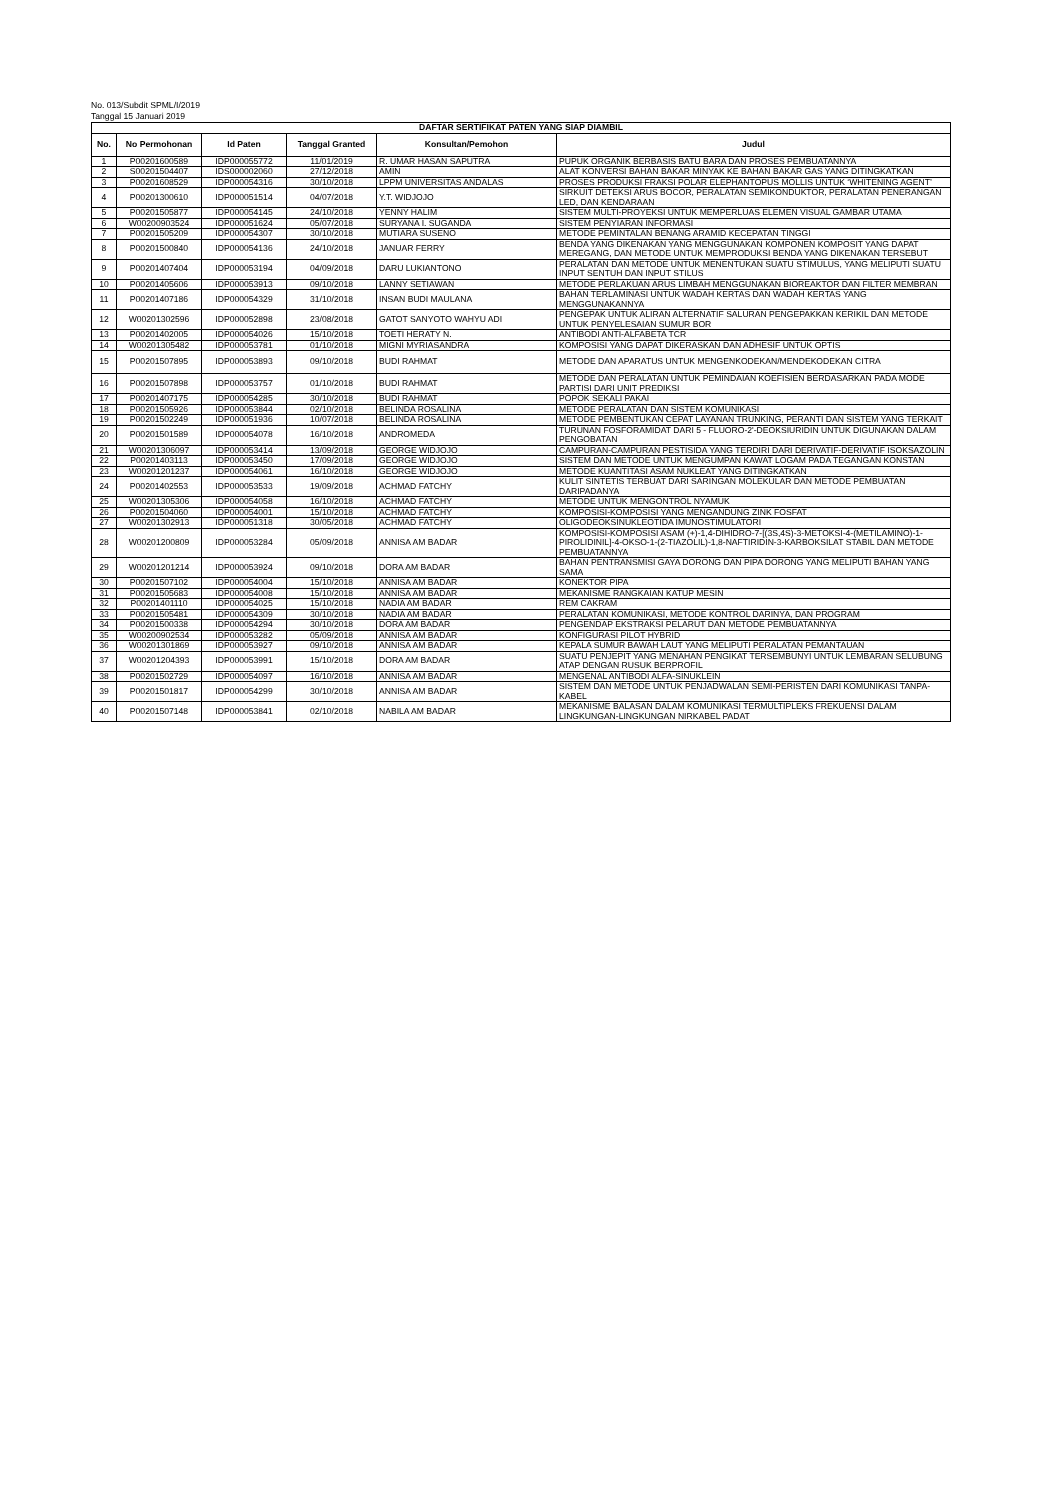No. 013/Subdit SPML/I/2019
Tanggal 15 Januari 2019
| DAFTAR SERTIFIKAT PATEN YANG SIAP DIAMBIL | | | | | |
| No. | No Permohonan | Id Paten | Tanggal Granted | Konsultan/Pemohon | Judul |
| 1 | P00201600589 | IDP000055772 | 11/01/2019 | R. UMAR HASAN SAPUTRA | PUPUK ORGANIK BERBASIS BATU BARA DAN PROSES PEMBUATANNYA |
| 2 | S00201504407 | IDS000002060 | 27/12/2018 | AMIN | ALAT KONVERSI BAHAN BAKAR MINYAK KE BAHAN BAKAR GAS YANG DITINGKATKAN |
| 3 | P00201608529 | IDP000054316 | 30/10/2018 | LPPM UNIVERSITAS ANDALAS | PROSES PRODUKSI FRAKSI POLAR ELEPHANTOPUS MOLLIS UNTUK ‘WHITENING AGENT’ |
| 4 | P00201300610 | IDP000051514 | 04/07/2018 | Y.T. WIDJOJO | SIRKUIT DETEKSI ARUS BOCOR, PERALATAN SEMIKONDUKTOR, PERALATAN PENERANGAN LED, DAN KENDARAAN |
| 5 | P00201505877 | IDP000054145 | 24/10/2018 | YENNY HALIM | SISTEM MULTI-PROYEKSI UNTUK MEMPERLUAS ELEMEN VISUAL GAMBAR UTAMA |
| 6 | W00200903524 | IDP000051624 | 05/07/2018 | SURYANA I. SUGANDA | SISTEM PENYIARAN INFORMASI |
| 7 | P00201505209 | IDP000054307 | 30/10/2018 | MUTIARA SUSENO | METODE PEMINTALAN BENANG ARAMID KECEPATAN TINGGI |
| 8 | P00201500840 | IDP000054136 | 24/10/2018 | JANUAR FERRY | BENDA YANG DIKENAKAN YANG MENGGUNAKAN KOMPONEN KOMPOSIT YANG DAPAT MEREGANG, DAN METODE UNTUK MEMPRODUKSI BENDA YANG DIKENAKAN TERSEBUT |
| 9 | P00201407404 | IDP000053194 | 04/09/2018 | DARU LUKIANTONO | PERALATAN DAN METODE UNTUK MENENTUKAN SUATU STIMULUS, YANG MELIPUTI SUATU INPUT SENTUH DAN INPUT STILUS |
| 10 | P00201405606 | IDP000053913 | 09/10/2018 | LANNY SETIAWAN | METODE PERLAKUAN ARUS LIMBAH MENGGUNAKAN BIOREAKTOR DAN FILTER MEMBRAN |
| 11 | P00201407186 | IDP000054329 | 31/10/2018 | INSAN BUDI MAULANA | BAHAN TERLAMINASI UNTUK WADAH KERTAS DAN WADAH KERTAS YANG MENGGUNAKANNYA |
| 12 | W00201302596 | IDP000052898 | 23/08/2018 | GATOT SANYOTO WAHYU ADI | PENGEPAK UNTUK ALIRAN ALTERNATIF SALURAN PENGEPAKKAN KERIKIL DAN METODE UNTUK PENYELESAIAN SUMUR BOR |
| 13 | P00201402005 | IDP000054026 | 15/10/2018 | TOETI HERATY N. | ANTIBODI ANTI-ALFABETA TCR |
| 14 | W00201305482 | IDP000053781 | 01/10/2018 | MIGNI MYRIASANDRA | KOMPOSISI YANG DAPAT DIKERASKAN DAN ADHESIF UNTUK OPTIS |
| 15 | P00201507895 | IDP000053893 | 09/10/2018 | BUDI RAHMAT | METODE DAN APARATUS UNTUK MENGENKODEKAN/MENDEKODEKAN CITRA |
| 16 | P00201507898 | IDP000053757 | 01/10/2018 | BUDI RAHMAT | METODE DAN PERALATAN UNTUK PEMINDAIAN KOEFISIEN BERDASARKAN PADA MODE PARTISI DARI UNIT PREDIKSI |
| 17 | P00201407175 | IDP000054285 | 30/10/2018 | BUDI RAHMAT | POPOK SEKALI PAKAI |
| 18 | P00201505926 | IDP000053844 | 02/10/2018 | BELINDA ROSALINA | METODE PERALATAN DAN SISTEM KOMUNIKASI |
| 19 | P00201502249 | IDP000051936 | 10/07/2018 | BELINDA ROSALINA | METODE PEMBENTUKAN CEPAT LAYANAN TRUNKING, PERANTI DAN SISTEM YANG TERKAIT |
| 20 | P00201501589 | IDP000054078 | 16/10/2018 | ANDROMEDA | TURUNAN FOSFORAMIDAT DARI 5 - FLUORO-2'-DEOKSIURIDIN UNTUK DIGUNAKAN DALAM PENGOBATAN |
| 21 | W00201306097 | IDP000053414 | 13/09/2018 | GEORGE WIDJOJO | CAMPURAN-CAMPURAN PESTISIDA YANG TERDIRI DARI DERIVATIF-DERIVATIF ISOKSAZOLIN |
| 22 | P00201403113 | IDP000053450 | 17/09/2018 | GEORGE WIDJOJO | SISTEM DAN METODE UNTUK MENGUMPAN KAWAT LOGAM PADA TEGANGAN KONSTAN |
| 23 | W00201201237 | IDP000054061 | 16/10/2018 | GEORGE WIDJOJO | METODE KUANTITASI ASAM NUKLEAT YANG DITINGKATKAN |
| 24 | P00201402553 | IDP000053533 | 19/09/2018 | ACHMAD FATCHY | KULIT SINTETIS TERBUAT DARI SARINGAN MOLEKULAR DAN METODE PEMBUATAN DARIPADANYA |
| 25 | W00201305306 | IDP000054058 | 16/10/2018 | ACHMAD FATCHY | METODE UNTUK MENGONTROL NYAMUK |
| 26 | P00201504060 | IDP000054001 | 15/10/2018 | ACHMAD FATCHY | KOMPOSISI-KOMPOSISI YANG MENGANDUNG ZINK FOSFAT |
| 27 | W00201302913 | IDP000051318 | 30/05/2018 | ACHMAD FATCHY | OLIGODEOKSINUKLEOTIDA IMUNOSTIMULATORI |
| 28 | W00201200809 | IDP000053284 | 05/09/2018 | ANNISA AM BADAR | KOMPOSISI-KOMPOSISI ASAM (+)-1,4-DIHIDRO-7-[(3S,4S)-3-METOKSI-4-(METILAMINO)-1-PIROLIDINIL]-4-OKSO-1-(2-TIAZOLIL)-1,8-NAFTIRIDIN-3-KARBOKSILAT STABIL DAN METODE PEMBUATANNYA |
| 29 | W00201201214 | IDP000053924 | 09/10/2018 | DORA AM BADAR | BAHAN PENTRANSMISI GAYA DORONG DAN PIPA DORONG YANG MELIPUTI BAHAN YANG SAMA |
| 30 | P00201507102 | IDP000054004 | 15/10/2018 | ANNISA AM BADAR | KONEKTOR PIPA |
| 31 | P00201505683 | IDP000054008 | 15/10/2018 | ANNISA AM BADAR | MEKANISME RANGKAIAN KATUP MESIN |
| 32 | P00201401110 | IDP000054025 | 15/10/2018 | NADIA AM BADAR | REM CAKRAM |
| 33 | P00201505481 | IDP000054309 | 30/10/2018 | NADIA AM BADAR | PERALATAN KOMUNIKASI, METODE KONTROL DARINYA, DAN PROGRAM |
| 34 | P00201500338 | IDP000054294 | 30/10/2018 | DORA AM BADAR | PENGENDAP EKSTRAKSI PELARUT DAN METODE PEMBUATANNYA |
| 35 | W00200902534 | IDP000053282 | 05/09/2018 | ANNISA AM BADAR | KONFIGURASI PILOT HYBRID |
| 36 | W00201301869 | IDP000053927 | 09/10/2018 | ANNISA AM BADAR | KEPALA SUMUR BAWAH LAUT YANG MELIPUTI PERALATAN PEMANTAUAN |
| 37 | W00201204393 | IDP000053991 | 15/10/2018 | DORA AM BADAR | SUATU PENJEPIT YANG MENAHAN PENGIKAT TERSEMBUNYI UNTUK LEMBARAN SELUBUNG ATAP DENGAN RUSUK BERPROFIL |
| 38 | P00201502729 | IDP000054097 | 16/10/2018 | ANNISA AM BADAR | MENGENAL ANTIBODI ALFA-SINUKLEIN |
| 39 | P00201501817 | IDP000054299 | 30/10/2018 | ANNISA AM BADAR | SISTEM DAN METODE UNTUK PENJADWALAN SEMI-PERISTEN DARI KOMUNIKASI TANPA-KABEL |
| 40 | P00201507148 | IDP000053841 | 02/10/2018 | NABILA AM BADAR | MEKANISME BALASAN DALAM KOMUNIKASI TERMULTIPLEKS FREKUENSI DALAM LINGKUNGAN-LINGKUNGAN NIRKABEL PADAT |